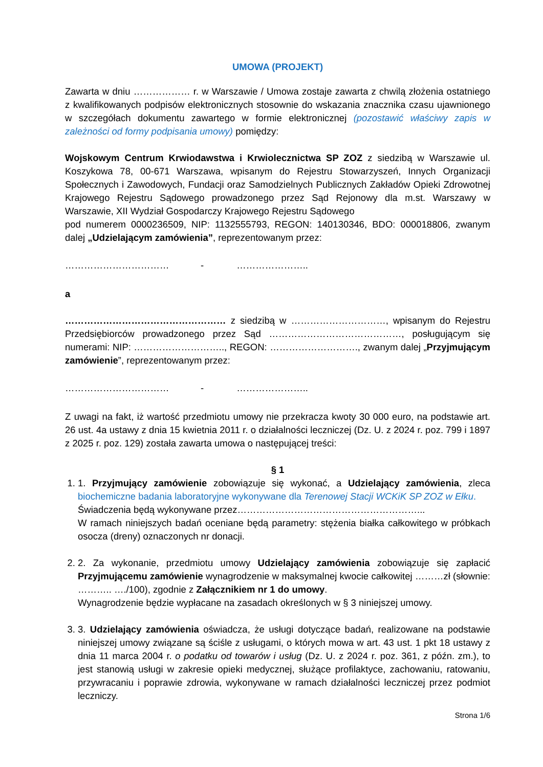UMOWA (PROJEKT)
Zawarta w dniu ……………… r. w Warszawie / Umowa zostaje zawarta z chwilą złożenia ostatniego z kwalifikowanych podpisów elektronicznych stosownie do wskazania znacznika czasu ujawnionego w szczegółach dokumentu zawartego w formie elektronicznej (pozostawić właściwy zapis w zależności od formy podpisania umowy) pomiędzy:
Wojskowym Centrum Krwiodawstwa i Krwiolecznictwa SP ZOZ z siedzibą w Warszawie ul. Koszykowa 78, 00-671 Warszawa, wpisanym do Rejestru Stowarzyszeń, Innych Organizacji Społecznych i Zawodowych, Fundacji oraz Samodzielnych Publicznych Zakładów Opieki Zdrowotnej Krajowego Rejestru Sądowego prowadzonego przez Sąd Rejonowy dla m.st. Warszawy w Warszawie, XII Wydział Gospodarczy Krajowego Rejestru Sądowego
pod numerem 0000236509, NIP: 1132555793, REGON: 140130346, BDO: 000018806, zwanym dalej „Udzielającym zamówienia”, reprezentowanym przez:
…………………………… - …………………..
a
…………………………………………… z siedzibą w …………………………, wpisanym do Rejestru Przedsiębiorców prowadzonego przez Sąd ……………………………………, posługującym się numerami: NIP: ……………………….., REGON: ………………………., zwanym dalej „Przyjmującym zamówienie”, reprezentowanym przez:
…………………………… - …………………..
Z uwagi na fakt, iż wartość przedmiotu umowy nie przekracza kwoty 30 000 euro, na podstawie art. 26 ust. 4a ustawy z dnia 15 kwietnia 2011 r. o działalności leczniczej (Dz. U. z 2024 r. poz. 799 i 1897 z 2025 r. poz. 129) została zawarta umowa o następującej treści:
§ 1
1. 1. Przyjmujący zamówienie zobowiązuje się wykonać, a Udzielający zamówienia, zleca biochemiczne badania laboratoryjne wykonywane dla Terenowej Stacji WCKiK SP ZOZ w Ełku.
Świadczenia będą wykonywane przez…………………………………………………...
W ramach niniejszych badań oceniane będą parametry: stężenia białka całkowitego w próbkach osocza (dreny) oznaczonych nr donacji.
2. 2. Za wykonanie, przedmiotu umowy Udzielający zamówienia zobowiązuje się zapłacić Przyjmującemu zamówienie wynagrodzenie w maksymalnej kwocie całkowitej ………zł (słownie: ……….. …./100), zgodnie z Załącznikiem nr 1 do umowy.
Wynagrodzenie będzie wypłacane na zasadach określonych w § 3 niniejszej umowy.
3. 3. Udzielający zamówienia oświadcza, że usługi dotyczące badań, realizowane na podstawie niniejszej umowy związane są ściśle z usługami, o których mowa w art. 43 ust. 1 pkt 18 ustawy z dnia 11 marca 2004 r. o podatku od towarów i usług (Dz. U. z 2024 r. poz. 361, z późn. zm.), to jest stanowią usługi w zakresie opieki medycznej, służące profilaktyce, zachowaniu, ratowaniu, przywracaniu i poprawie zdrowia, wykonywane w ramach działalności leczniczej przez podmiot leczniczy.
Strona 1/6